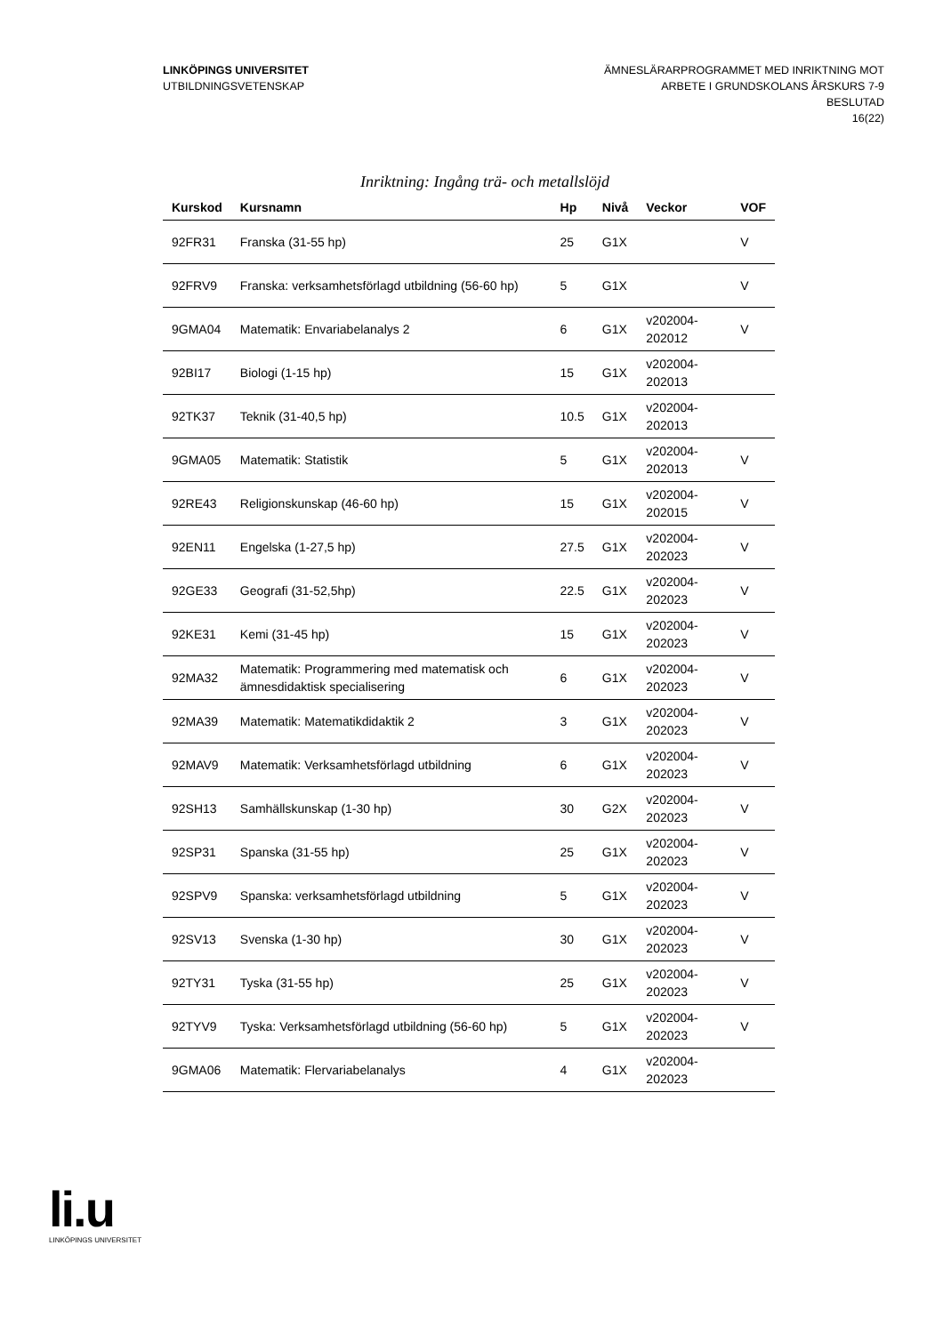LINKÖPINGS UNIVERSITET
UTBILDNINGSVETENSKAP
ÄMNESLÄRARPROGRAMMET MED INRIKTNING MOT
ARBETE I GRUNDSKOLANS ÅRSKURS 7-9
BESLUTAD
16(22)
Inriktning: Ingång trä- och metallslöjd
| Kurskod | Kursnamn | Hp | Nivå | Veckor | VOF |
| --- | --- | --- | --- | --- | --- |
| 92FR31 | Franska (31-55 hp) | 25 | G1X | | V |
| 92FRV9 | Franska: verksamhetsförlagd utbildning (56-60 hp) | 5 | G1X | | V |
| 9GMA04 | Matematik: Envariabelanalys 2 | 6 | G1X | v202004-202012 | V |
| 92BI17 | Biologi (1-15 hp) | 15 | G1X | v202004-202013 | |
| 92TK37 | Teknik (31-40,5 hp) | 10.5 | G1X | v202004-202013 | |
| 9GMA05 | Matematik: Statistik | 5 | G1X | v202004-202013 | V |
| 92RE43 | Religionskunskap (46-60 hp) | 15 | G1X | v202004-202015 | V |
| 92EN11 | Engelska (1-27,5 hp) | 27.5 | G1X | v202004-202023 | V |
| 92GE33 | Geografi (31-52,5hp) | 22.5 | G1X | v202004-202023 | V |
| 92KE31 | Kemi (31-45 hp) | 15 | G1X | v202004-202023 | V |
| 92MA32 | Matematik: Programmering med matematisk och ämnesdidaktisk specialisering | 6 | G1X | v202004-202023 | V |
| 92MA39 | Matematik: Matematikdidaktik 2 | 3 | G1X | v202004-202023 | V |
| 92MAV9 | Matematik: Verksamhetsförlagd utbildning | 6 | G1X | v202004-202023 | V |
| 92SH13 | Samhällskunskap (1-30 hp) | 30 | G2X | v202004-202023 | V |
| 92SP31 | Spanska (31-55 hp) | 25 | G1X | v202004-202023 | V |
| 92SPV9 | Spanska: verksamhetsförlagd utbildning | 5 | G1X | v202004-202023 | V |
| 92SV13 | Svenska (1-30 hp) | 30 | G1X | v202004-202023 | V |
| 92TY31 | Tyska (31-55 hp) | 25 | G1X | v202004-202023 | V |
| 92TYV9 | Tyska: Verksamhetsförlagd utbildning (56-60 hp) | 5 | G1X | v202004-202023 | V |
| 9GMA06 | Matematik: Flervariabelanalys | 4 | G1X | v202004-202023 | |
li.u
LINKÖPINGS UNIVERSITET